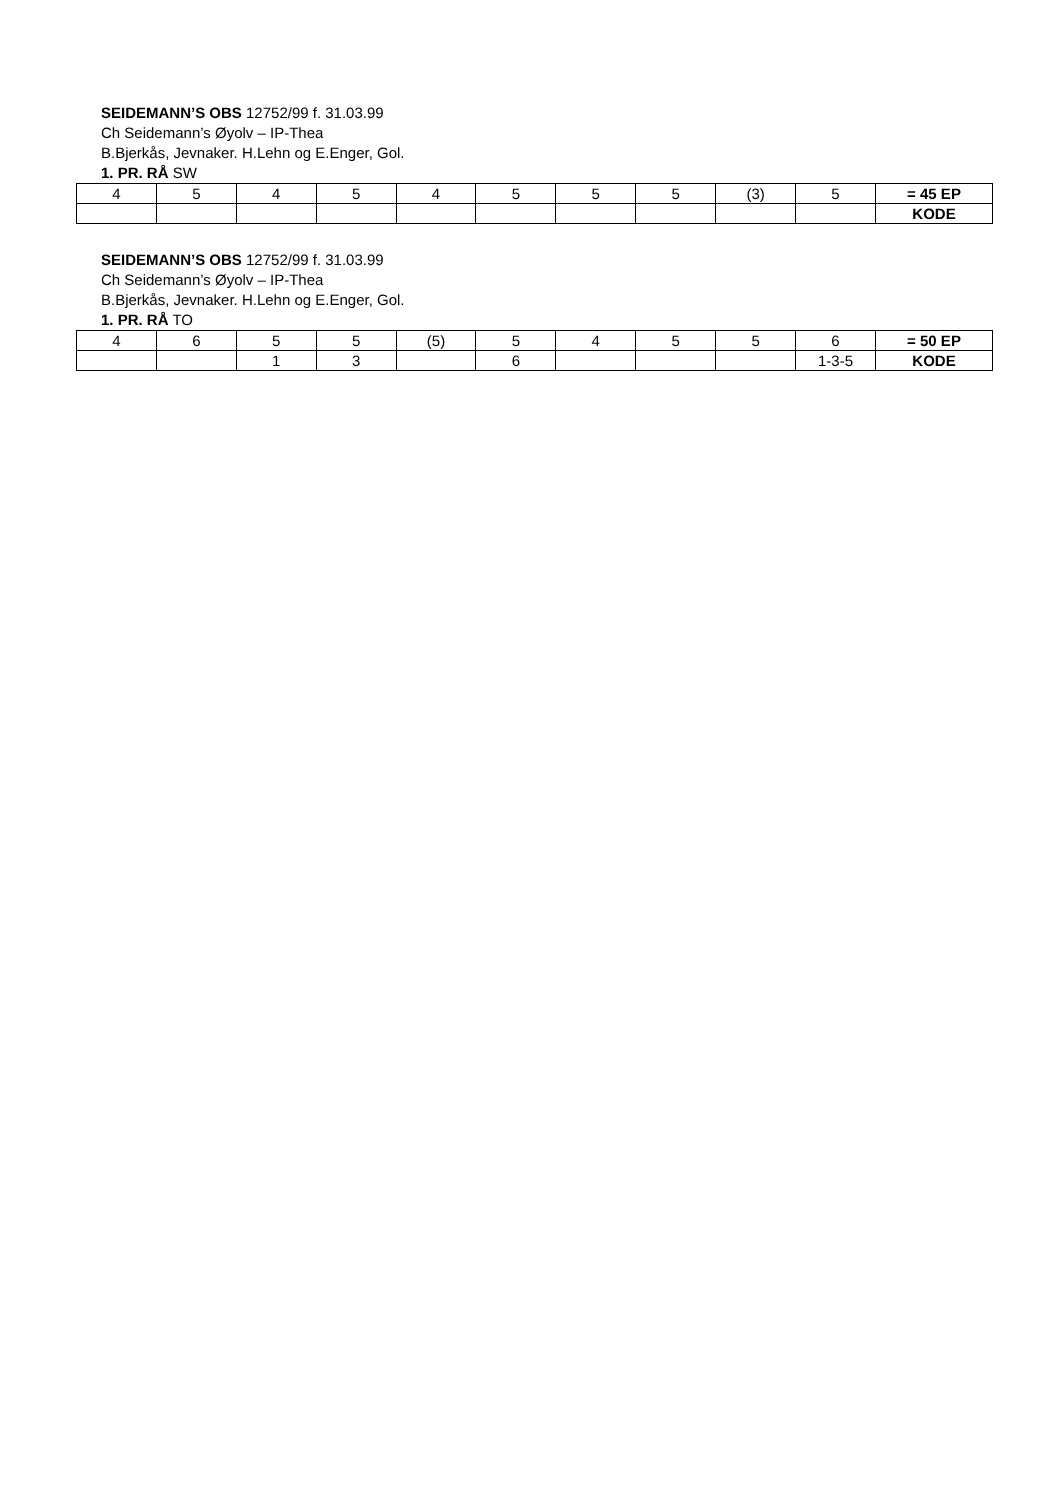SEIDEMANN’S OBS 12752/99 f. 31.03.99
Ch Seidemann’s Øyolv – IP-Thea
B.Bjerkås, Jevnaker. H.Lehn og E.Enger, Gol.
1. PR. RÅ SW
| 4 | 5 | 4 | 5 | 4 | 5 | 5 | 5 | (3) | 5 | = 45 EP |
| | | | | | | | | | | KODE |
SEIDEMANN’S OBS 12752/99 f. 31.03.99
Ch Seidemann’s Øyolv – IP-Thea
B.Bjerkås, Jevnaker. H.Lehn og E.Enger, Gol.
1. PR. RÅ TO
| 4 | 6 | 5 | 5 | (5) | 5 | 4 | 5 | 5 | 6 | = 50 EP |
| | | 1 | 3 | | 6 | | | | 1-3-5 | KODE |